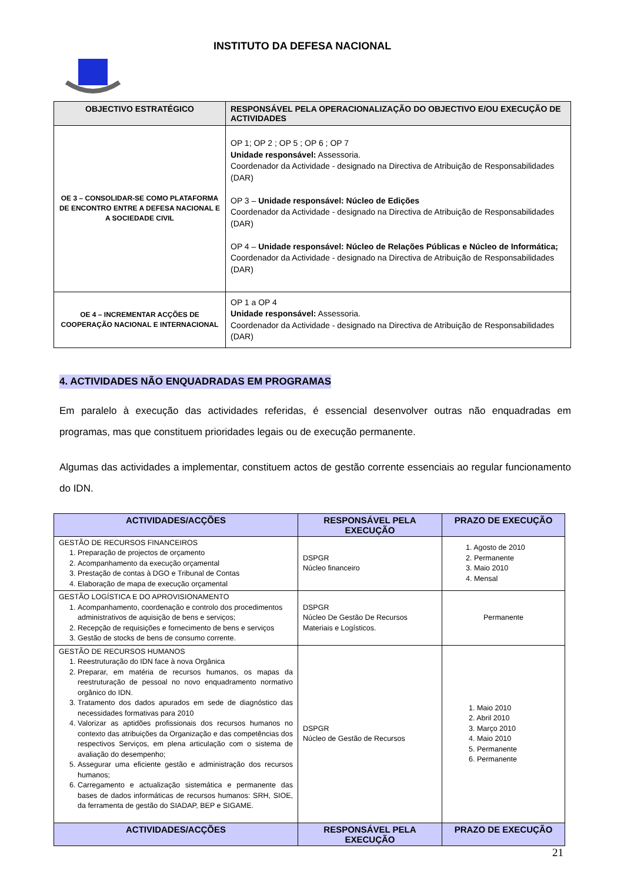INSTITUTO DA DEFESA NACIONAL
| OBJECTIVO ESTRATÉGICO | RESPONSÁVEL PELA OPERACIONALIZAÇÃO DO OBJECTIVO E/OU EXECUÇÃO DE ACTIVIDADES |
| --- | --- |
| OE 3 – CONSOLIDAR-SE COMO PLATAFORMA DE ENCONTRO ENTRE A DEFESA NACIONAL E A SOCIEDADE CIVIL | OP 1; OP 2 ; OP 5 ; OP 6 ; OP 7 Unidade responsável: Assessoria. Coordenador da Actividade - designado na Directiva de Atribuição de Responsabilidades (DAR) OP 3 – Unidade responsável: Núcleo de Edições Coordenador da Actividade - designado na Directiva de Atribuição de Responsabilidades (DAR) OP 4 – Unidade responsável: Núcleo de Relações Públicas e Núcleo de Informática; Coordenador da Actividade - designado na Directiva de Atribuição de Responsabilidades (DAR) |
| OE 4 – INCREMENTAR ACÇÕES DE COOPERAÇÃO NACIONAL E INTERNACIONAL | OP 1 a OP 4 Unidade responsável: Assessoria. Coordenador da Actividade - designado na Directiva de Atribuição de Responsabilidades (DAR) |
4. ACTIVIDADES NÃO ENQUADRADAS EM PROGRAMAS
Em paralelo à execução das actividades referidas, é essencial desenvolver outras não enquadradas em programas, mas que constituem prioridades legais ou de execução permanente.
Algumas das actividades a implementar, constituem actos de gestão corrente essenciais ao regular funcionamento do IDN.
| ACTIVIDADES/ACÇÕES | RESPONSÁVEL PELA EXECUÇÃO | PRAZO DE EXECUÇÃO |
| --- | --- | --- |
| GESTÃO DE RECURSOS FINANCEIROS 1. Preparação de projectos de orçamento 2. Acompanhamento da execução orçamental 3. Prestação de contas à DGO e Tribunal de Contas 4. Elaboração de mapa de execução orçamental | DSPGR Núcleo financeiro | 1. Agosto de 2010 2. Permanente 3. Maio 2010 4. Mensal |
| GESTÃO LOGÍSTICA E DO APROVISIONAMENTO 1. Acompanhamento, coordenação e controlo dos procedimentos administrativos de aquisição de bens e serviços; 2. Recepção de requisições e fornecimento de bens e serviços 3. Gestão de stocks de bens de consumo corrente. | DSPGR Núcleo De Gestão De Recursos Materiais e Logísticos. | Permanente |
| GESTÃO DE RECURSOS HUMANOS 1. Reestruturação do IDN face à nova Orgânica 2. Preparar, em matéria de recursos humanos, os mapas da reestruturação de pessoal no novo enquadramento normativo orgânico do IDN. 3. Tratamento dos dados apurados em sede de diagnóstico das necessidades formativas para 2010 4. Valorizar as aptidões profissionais dos recursos humanos no contexto das atribuições da Organização e das competências dos respectivos Serviços, em plena articulação com o sistema de avaliação do desempenho; 5. Assegurar uma eficiente gestão e administração dos recursos humanos; 6. Carregamento e actualização sistemática e permanente das bases de dados informáticas de recursos humanos: SRH, SIOE, da ferramenta de gestão do SIADAP, BEP e SIGAME. | DSPGR Núcleo de Gestão de Recursos | 1. Maio 2010 2. Abril 2010 3. Março 2010 4. Maio 2010 5. Permanente 6. Permanente |
| ACTIVIDADES/ACÇÕES | RESPONSÁVEL PELA EXECUÇÃO | PRAZO DE EXECUÇÃO |
21